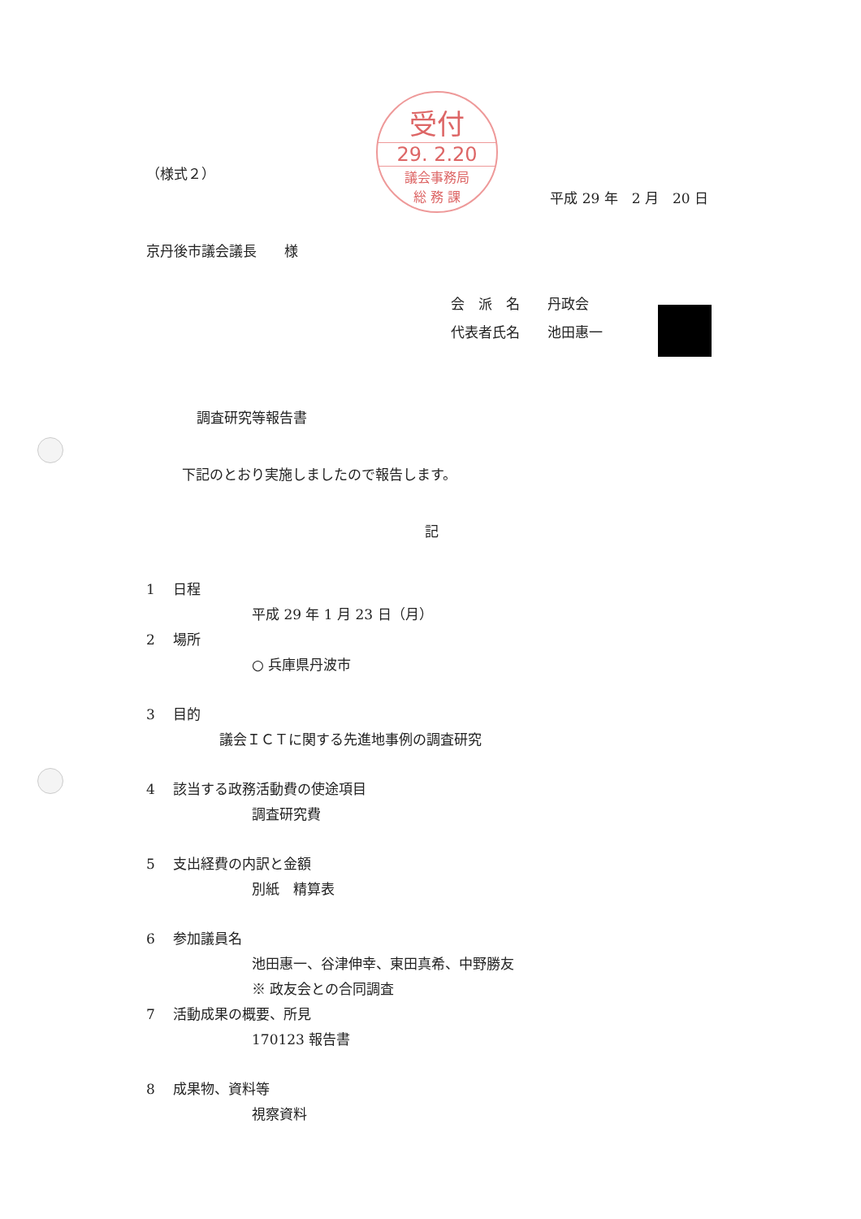受付
29. 2.20
議会事務局
総 務 課
（様式２）
平成 29 年　2 月　20 日
京丹後市議会議長　　様
会　派　名　　丹政会
代表者氏名　　池田惠一
調査研究等報告書
下記のとおり実施しましたので報告します。
記
1　 日程
平成 29 年 1 月 23 日（月）
2　 場所
○ 兵庫県丹波市
3　 目的
議会ＩＣＴに関する先進地事例の調査研究
4　 該当する政務活動費の使途項目
調査研究費
5　 支出経費の内訳と金額
別紙　精算表
6　 参加議員名
池田惠一、谷津伸幸、東田真希、中野勝友
※ 政友会との合同調査
7　 活動成果の概要、所見
170123 報告書
8　 成果物、資料等
視察資料